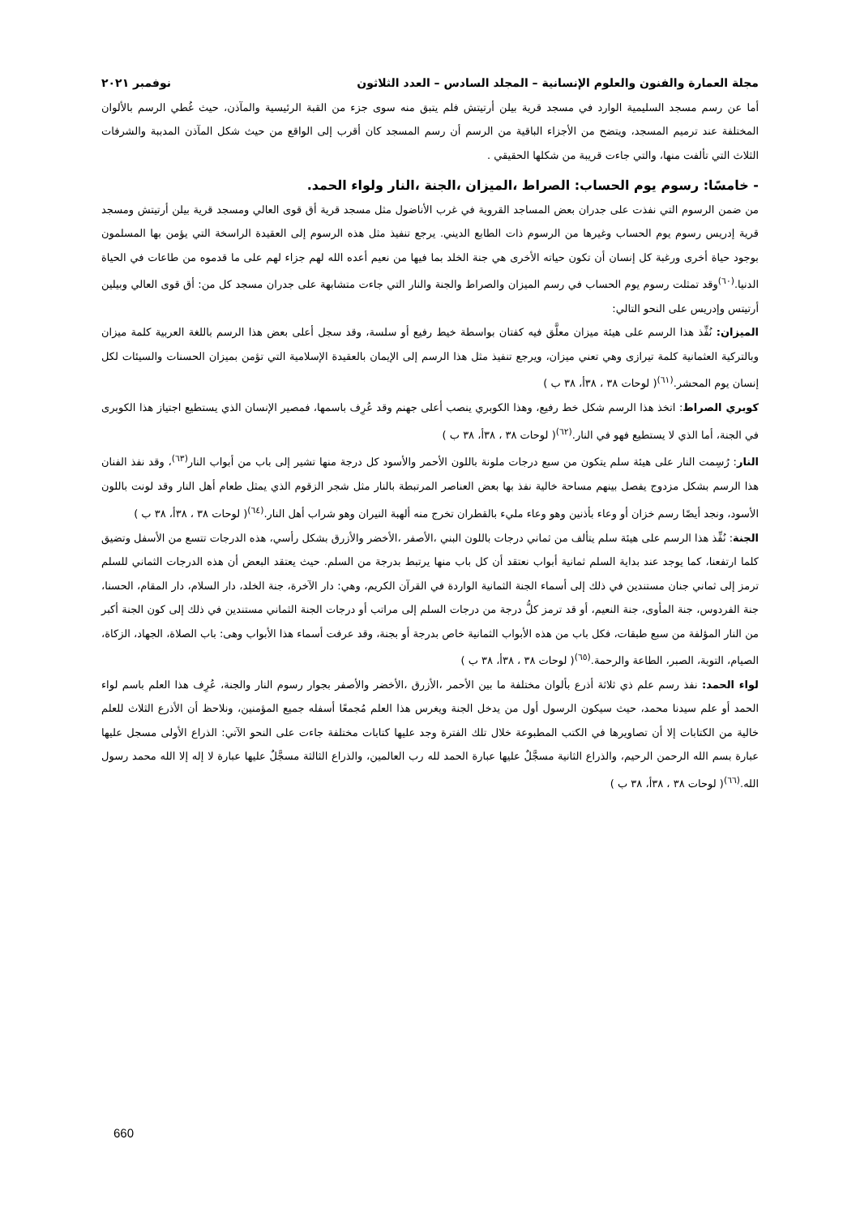مجلة العمارة والفنون والعلوم الإنسانية – المجلد السادس – العدد الثلاثون نوفمبر ٢٠٢١
أما عن رسم مسجد السليمية الوارد في مسجد قرية بيلن أرتيتش فلم يتبق منه سوى جزء من القبة الرئيسية والمآذن، حيث غُطي الرسم بالألوان المختلفة عند ترميم المسجد، ويتضح من الأجزاء الباقية من الرسم أن رسم المسجد كان أقرب إلى الواقع من حيث شكل المآذن المدببة والشرفات الثلاث التي تألفت منها، والتي جاءت قريبة من شكلها الحقيقي .
- خامسًا: رسوم يوم الحساب: الصراط ،الميزان ،الجنة ،النار ولواء الحمد.
من ضمن الرسوم التي نفذت على جدران بعض المساجد القروية في غرب الأناضول مثل مسجد قرية أق قوى العالي ومسجد قرية بيلن أرتيتش ومسجد قرية إدريس رسوم يوم الحساب وغيرها من الرسوم ذات الطابع الديني. يرجع تنفيذ مثل هذه الرسوم إلى العقيدة الراسخة التي يؤمن بها المسلمون بوجود حياة أخرى ورغبة كل إنسان أن تكون حياته الأخرى هي جنة الخلد بما فيها من نعيم أعده الله لهم جزاء لهم على ما قدموه من طاعات في الحياة الدنيا.<sup>(٦٠)</sup>وقد تمثلت رسوم يوم الحساب في رسم الميزان والصراط والجنة والنار التي جاءت متشابهة على جدران مسجد كل من: أق قوى العالي وبيلين أرتيتس وإدريس على النحو التالي:
الميزان: نُفِّذ هذا الرسم على هيئة ميزان معلَّق فيه كفتان بواسطة خيط رفيع أو سلسة، وقد سجل أعلى بعض هذا الرسم باللغة العربية كلمة ميزان وبالتركية العثمانية كلمة تيرازى وهي تعني ميزان، ويرجع تنفيذ مثل هذا الرسم إلى الإيمان بالعقيدة الإسلامية التي تؤمن بميزان الحسنات والسيئات لكل إنسان يوم المحشر.<sup>(٦١)</sup>( لوحات ٣٨ ، ٣٨أ، ٣٨ ب )
كوبري الصراط: اتخذ هذا الرسم شكل خط رفيع، وهذا الكوبري ينصب أعلى جهنم وقد عُرِف باسمها، فمصير الإنسان الذي يستطيع اجتياز هذا الكوبرى في الجنة، أما الذي لا يستطيع فهو في النار.<sup>(٦٢)</sup>( لوحات ٣٨ ، ٣٨أ، ٣٨ ب )
النار: رُسِمت النار على هيئة سلم يتكون من سبع درجات ملونة باللون الأحمر والأسود كل درجة منها تشير إلى باب من أبواب النار<sup>(٦٣)</sup>، وقد نفذ الفنان هذا الرسم بشكل مزدوج يفصل بينهم مساحة خالية نفذ بها بعض العناصر المرتبطة بالنار مثل شجر الزقوم الذي يمثل طعام أهل النار وقد لونت باللون الأسود، ونجد أيضًا رسم خزان أو وعاء بأذنين وهو وعاء مليء بالقطران تخرج منه ألهبة النيران وهو شراب أهل النار.<sup>(٦٤)</sup>( لوحات ٣٨ ، ٣٨أ، ٣٨ ب )
الجنة: نُفِّذ هذا الرسم على هيئة سلم يتألف من ثماني درجات باللون البني ،الأصفر ،الأخضر والأزرق بشكل رأسي، هذه الدرجات تتسع من الأسفل وتضيق كلما ارتفعنا، كما يوجد عند بداية السلم ثمانية أبواب نعتقد أن كل باب منها يرتبط بدرجة من السلم. حيث يعتقد البعض أن هذه الدرجات الثماني للسلم ترمز إلى ثماني جنان مستندين في ذلك إلى أسماء الجنة الثمانية الواردة في القرآن الكريم، وهي: دار الآخرة، جنة الخلد، دار السلام، دار المقام، الحسنا، جنة الفردوس، جنة المأوى، جنة النعيم، أو قد ترمز كلُّ درجة من درجات السلم إلى مراتب أو درجات الجنة الثماني مستندين في ذلك إلى كون الجنة أكبر من النار المؤلفة من سبع طبقات، فكل باب من هذه الأبواب الثمانية خاص بدرجة أو بجنة، وقد عرفت أسماء هذا الأبواب وهى: باب الصلاة، الجهاد، الزكاة، الصيام، التوبة، الصبر، الطاعة والرحمة.<sup>(٦٥)</sup>( لوحات ٣٨ ، ٣٨أ، ٣٨ ب )
لواء الحمد: نفذ رسم علم ذي ثلاثة أذرع بألوان مختلفة ما بين الأحمر ،الأزرق ،الأخضر والأصفر بجوار رسوم النار والجنة، عُرِف هذا العلم باسم لواء الحمد أو علم سيدنا محمد، حيث سيكون الرسول أول من يدخل الجنة ويغرس هذا العلم مُجمعًا أسفله جميع المؤمنين، ونلاحظ أن الأذرع الثلاث للعلم خالية من الكتابات إلا أن تصاويرها في الكتب المطبوعة خلال تلك الفترة وجد عليها كتابات مختلفة جاءت على النحو الآتي: الذراع الأولى مسجل عليها عبارة بسم الله الرحمن الرحيم، والذراع الثانية مسجَّلٌ عليها عبارة الحمد لله رب العالمين، والذراع الثالثة مسجَّلٌ عليها عبارة لا إله إلا الله محمد رسول الله.<sup>(٦٦)</sup>( لوحات ٣٨ ، ٣٨أ، ٣٨ ب )
660